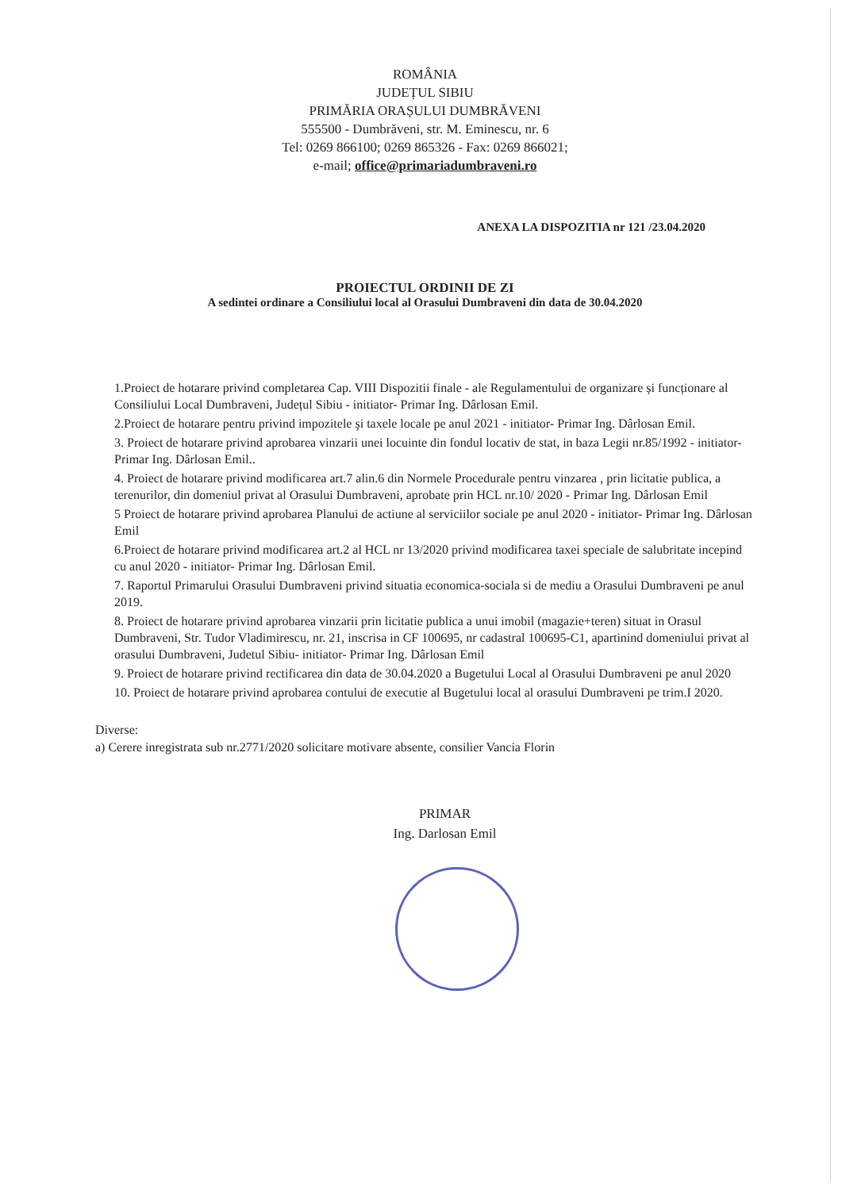ROMÂNIA
JUDEȚUL SIBIU
PRIMĂRIA ORAȘULUI DUMBRĂVENI
555500 - Dumbrăveni, str. M. Eminescu, nr. 6
Tel: 0269 866100; 0269 865326 - Fax: 0269 866021;
e-mail; office@primariadumbraveni.ro
ANEXA LA DISPOZITIA nr 121 /23.04.2020
PROIECTUL ORDINII DE ZI
A sedintei ordinare a Consiliului local al Orasului Dumbraveni din data de 30.04.2020
1.Proiect de hotarare privind completarea Cap. VIII Dispozitii finale - ale Regulamentului de organizare și funcționare al Consiliului Local Dumbraveni, Județul Sibiu - initiator- Primar Ing. Dârlosan Emil.
2.Proiect de hotarare pentru privind impozitele şi taxele locale pe anul 2021 - initiator- Primar Ing. Dârlosan Emil.
3. Proiect de hotarare privind aprobarea vinzarii unei locuinte din fondul locativ de stat, in baza Legii nr.85/1992 - initiator- Primar Ing. Dârlosan Emil..
4. Proiect de hotarare privind modificarea art.7 alin.6 din Normele Procedurale pentru vinzarea , prin licitatie publica, a terenurilor, din domeniul privat al Orasului Dumbraveni, aprobate prin HCL nr.10/ 2020 - Primar Ing. Dârlosan Emil
5 Proiect de hotarare privind aprobarea Planului de actiune al serviciilor sociale pe anul 2020 - initiator- Primar Ing. Dârlosan Emil
6.Proiect de hotarare privind modificarea art.2 al HCL nr 13/2020 privind modificarea taxei speciale de salubritate incepind cu anul 2020 - initiator- Primar Ing. Dârlosan Emil.
7. Raportul Primarului Orasului Dumbraveni privind situatia economica-sociala si de mediu a Orasului Dumbraveni pe anul 2019.
8. Proiect de hotarare privind aprobarea vinzarii prin licitatie publica a unui imobil (magazie+teren) situat in Orasul Dumbraveni, Str. Tudor Vladimirescu, nr. 21, inscrisa in CF 100695, nr cadastral 100695-C1, apartinind domeniului privat al orasului Dumbraveni, Judetul Sibiu- initiator- Primar Ing. Dârlosan Emil
9. Proiect de hotarare privind rectificarea din data de 30.04.2020 a Bugetului Local al Orasului Dumbraveni pe anul 2020
10. Proiect de hotarare privind aprobarea contului de executie al Bugetului local al orasului Dumbraveni pe trim.I 2020.
Diverse:
a) Cerere inregistrata sub nr.2771/2020 solicitare motivare absente, consilier Vancia Florin
PRIMAR
Ing. Darlosan Emil